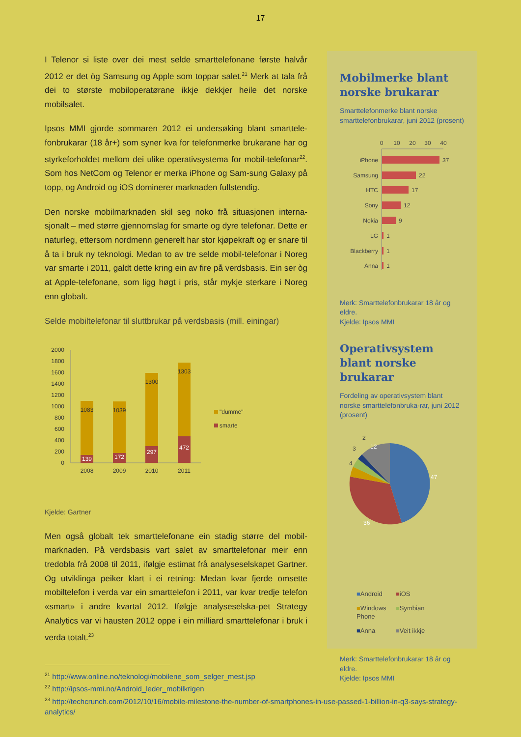17
I Telenor si liste over dei mest selde smarttelefonane første halvår 2012 er det òg Samsung og Apple som toppar salet.<sup>21</sup> Merk at tala frå dei to største mobiloperatørane ikkje dekkjer heile det norske mobilsalet.
Ipsos MMI gjorde sommaren 2012 ei undersøking blant smarttele-fonbrukarar (18 år+) som syner kva for telefonmerke brukarane har og styrkeforholdet mellom dei ulike operativsystema for mobil-telefonar<sup>22</sup>. Som hos NetCom og Telenor er merka iPhone og Sam-sung Galaxy på topp, og Android og iOS dominerer marknaden fullstendig.
Den norske mobilmarknaden skil seg noko frå situasjonen interna-sjonalt – med større gjennomslag for smarte og dyre telefonar. Dette er naturleg, ettersom nordmenn generelt har stor kjøpekraft og er snare til å ta i bruk ny teknologi. Medan to av tre selde mobil-telefonar i Noreg var smarte i 2011, galdt dette kring ein av fire på verdsbasis. Ein ser òg at Apple-telefonane, som ligg høgt i pris, står mykje sterkare i Noreg enn globalt.
Selde mobiltelefonar til sluttbrukar på verdsbasis (mill. einingar)
2000
1800
1600
1400
1200
1000
800
600
400
200
0
1083
1039
1300
1303
139
172
297
472
2008
2009
2010
2011
"dumme"
smarte
Kjelde: Gartner
Men også globalt tek smarttelefonane ein stadig større del mobil-marknaden. På verdsbasis vart salet av smarttelefonar meir enn tredobla frå 2008 til 2011, ifølgje estimat frå analyseselskapet Gartner. Og utviklinga peiker klart i ei retning: Medan kvar fjerde omsette mobiltelefon i verda var ein smarttelefon i 2011, var kvar tredje telefon «smart» i andre kvartal 2012. Ifølgje analyseselska-pet Strategy Analytics var vi hausten 2012 oppe i ein milliard smarttelefonar i bruk i verda totalt.<sup>23</sup>
Mobilmerke blant norske brukarar
Smarttelefonmerke blant norske smarttelefonbrukarar, juni 2012 (prosent)
0
10
20
30
40
iPhone
Samsung
HTC
Sony
Nokia
LG
Blackberry
Anna
37
22
17
12
9
1
1
1
Merk: Smarttelefonbrukarar 18 år og eldre.
Kjelde: Ipsos MMI
Operativsystem blant norske brukarar
Fordeling av operativsystem blant norske smarttelefonbruka-rar, juni 2012 (prosent)
47
36
12
4
3
2
■Android
■iOS
■Windows Phone
■Symbian
■Anna
■Veit ikkje
Merk: Smarttelefonbrukarar 18 år og eldre.
Kjelde: Ipsos MMI
<sup>21</sup> http://www.online.no/teknologi/mobilene_som_selger_mest.jsp
<sup>22</sup> http://ipsos-mmi.no/Android_leder_mobilkrigen
<sup>23</sup> http://techcrunch.com/2012/10/16/mobile-milestone-the-number-of-smartphones-in-use-passed-1-billion-in-q3-says-strategy-analytics/